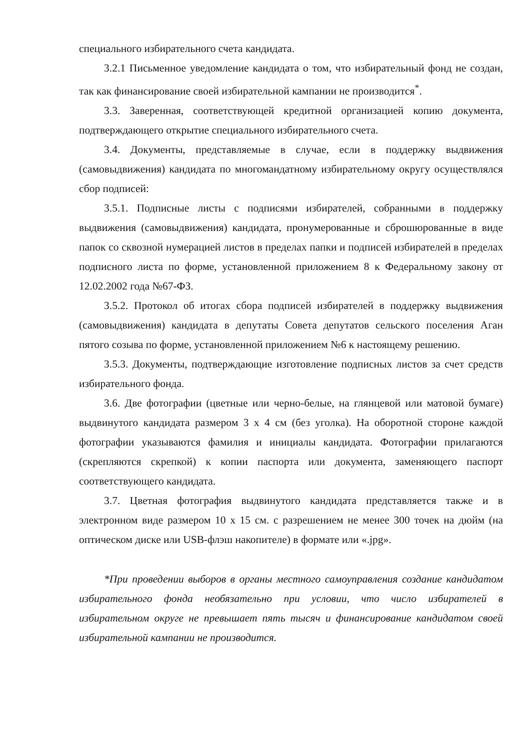специального избирательного счета кандидата.
3.2.1 Письменное уведомление кандидата о том, что избирательный фонд не создан, так как финансирование своей избирательной кампании не производится<sup>*</sup>.
3.3. Заверенная, соответствующей кредитной организацией копию документа, подтверждающего открытие специального избирательного счета.
3.4. Документы, представляемые в случае, если в поддержку выдвижения (самовыдвижения) кандидата по многомандатному избирательному округу осуществлялся сбор подписей:
3.5.1. Подписные листы с подписями избирателей, собранными в поддержку выдвижения (самовыдвижения) кандидата, пронумерованные и сброшюрованные в виде папок со сквозной нумерацией листов в пределах папки и подписей избирателей в пределах подписного листа по форме, установленной приложением 8 к Федеральному закону от 12.02.2002 года №67-ФЗ.
3.5.2. Протокол об итогах сбора подписей избирателей в поддержку выдвижения (самовыдвижения) кандидата в депутаты Совета депутатов сельского поселения Аган пятого созыва по форме, установленной приложением №6 к настоящему решению.
3.5.3. Документы, подтверждающие изготовление подписных листов за счет средств избирательного фонда.
3.6. Две фотографии (цветные или черно-белые, на глянцевой или матовой бумаге) выдвинутого кандидата размером 3 х 4 см (без уголка). На оборотной стороне каждой фотографии указываются фамилия и инициалы кандидата. Фотографии прилагаются (скрепляются скрепкой) к копии паспорта или документа, заменяющего паспорт соответствующего кандидата.
3.7. Цветная фотография выдвинутого кандидата представляется также и в электронном виде размером 10 х 15 см. с разрешением не менее 300 точек на дюйм (на оптическом диске или USB-флэш накопителе) в формате или «.jpg».
*При проведении выборов в органы местного самоуправления создание кандидатом избирательного фонда необязательно при условии, что число избирателей в избирательном округе не превышает пять тысяч и финансирование кандидатом своей избирательной кампании не производится.